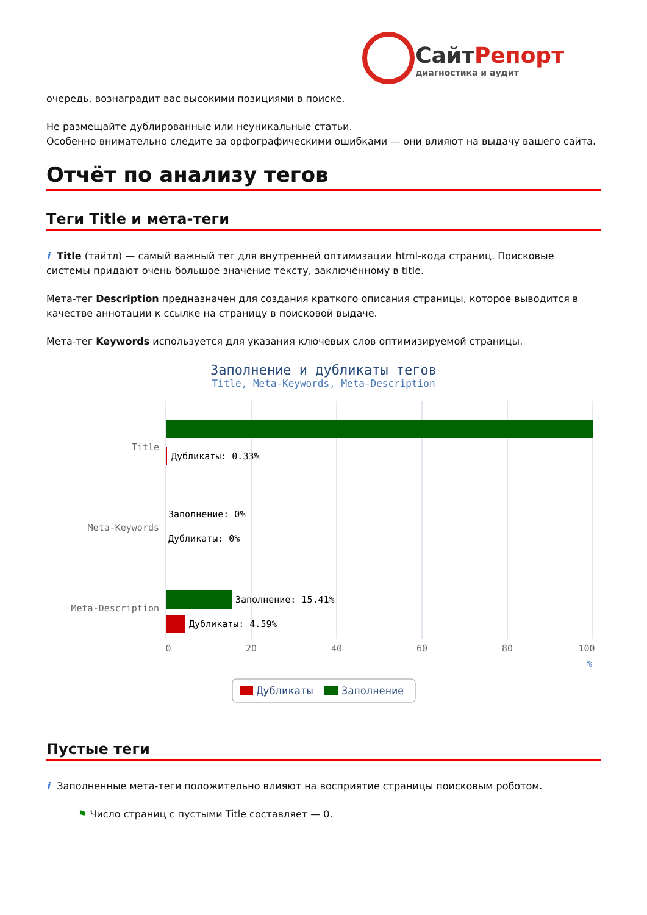СайтРепорт
диагностика и аудит
очередь, вознаградит вас высокими позициями в поиске.
Не размещайте дублированные или неуникальные статьи.
Особенно внимательно следите за орфографическими ошибками — они влияют на выдачу вашего сайта.
Отчёт по анализу тегов
Теги Title и мета-теги
i Title (тайтл) — самый важный тег для внутренней оптимизации html-кода страниц. Поисковые системы придают очень большое значение тексту, заключённому в title.
Мета-тег Description предназначен для создания краткого описания страницы, которое выводится в качестве аннотации к ссылке на страницу в поисковой выдаче.
Мета-тег Keywords используется для указания ключевых слов оптимизируемой страницы.
Заполнение и дубликаты тегов
Title, Meta-Keywords, Meta-Description
Дубликаты: 0.33%
Заполнение: 0%
Дубликаты: 0%
Заполнение: 15.41%
Дубликаты: 4.59%
Title
Meta-Keywords
Meta-Description
0
20
40
60
80
100
%
Дубликаты
Заполнение
Пустые теги
i Заполненные мета-теги положительно влияют на восприятие страницы поисковым роботом.
⚑ Число страниц с пустыми Title составляет — 0.